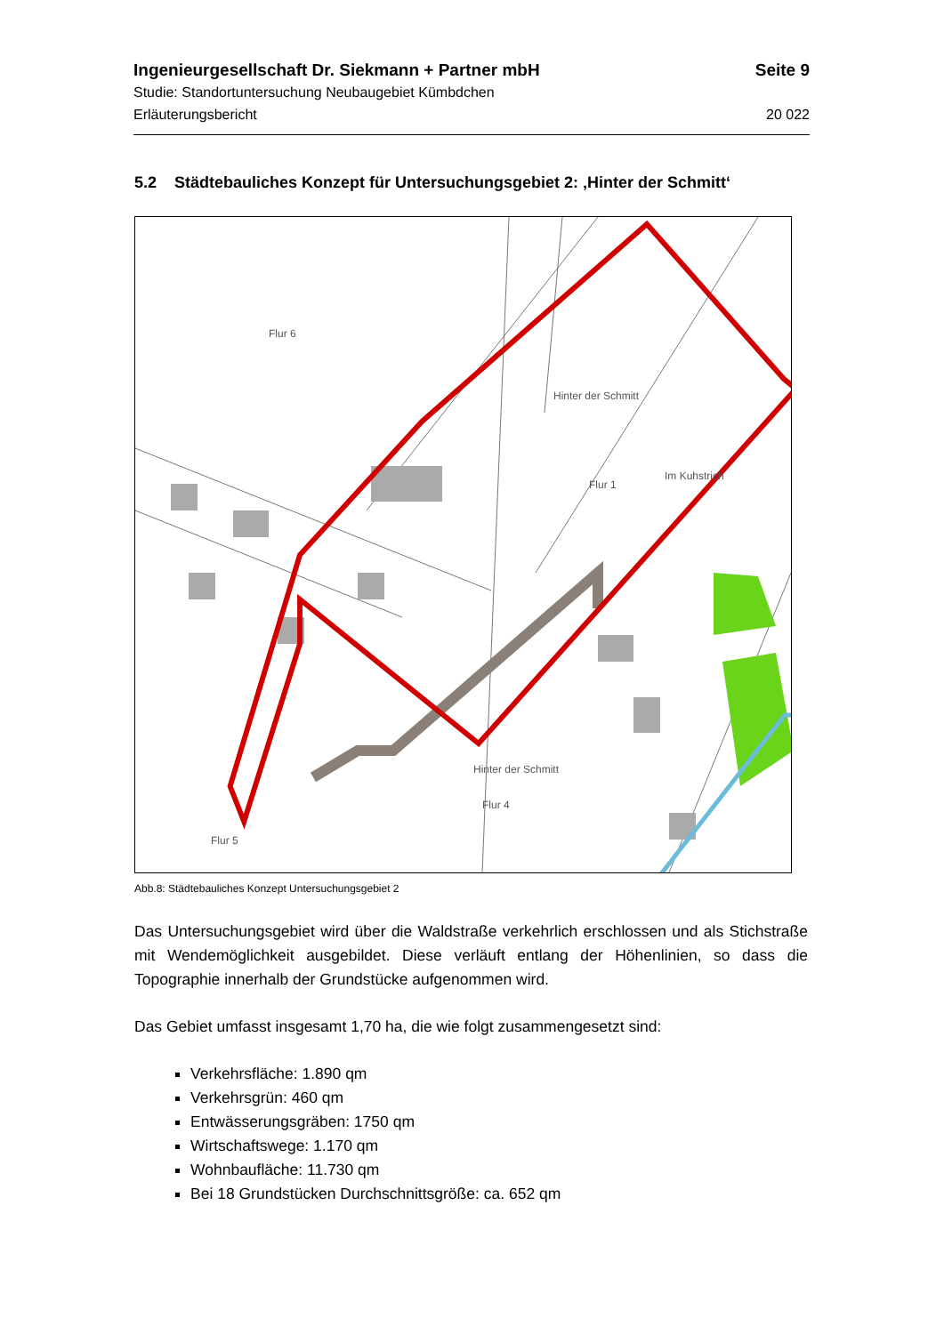Ingenieurgesellschaft Dr. Siekmann + Partner mbH Seite 9
Studie: Standortuntersuchung Neubaugebiet Kümbdchen
Erläuterungsbericht 20 022
5.2 Städtebauliches Konzept für Untersuchungsgebiet 2: ‚Hinter der Schmitt‘
Flur 6
Hinter der Schmitt
Flur 1
Im Kuhstrich
Hinter der Schmitt
Flur 4
Flur 5
Abb.8: Städtebauliches Konzept Untersuchungsgebiet 2
Das Untersuchungsgebiet wird über die Waldstraße verkehrlich erschlossen und als Stichstraße mit Wendemöglichkeit ausgebildet. Diese verläuft entlang der Höhenlinien, so dass die Topographie innerhalb der Grundstücke aufgenommen wird.
Das Gebiet umfasst insgesamt 1,70 ha, die wie folgt zusammengesetzt sind:
Verkehrsfläche: 1.890 qm
Verkehrsgrün: 460 qm
Entwässerungsgräben: 1750 qm
Wirtschaftswege: 1.170 qm
Wohnbaufläche: 11.730 qm
Bei 18 Grundstücken Durchschnittsgröße: ca. 652 qm